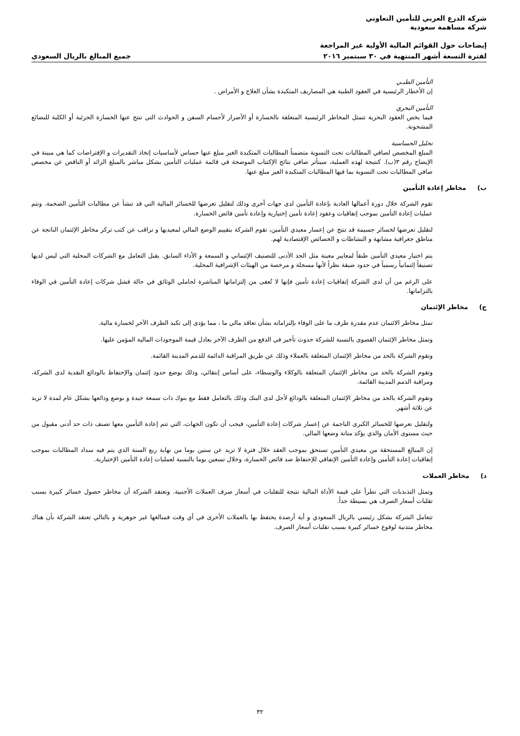شركة الدرع العربي للتأمين التعاوني
شركة مساهمة سعودية
إيضاحات حول القوائم المالية الأولية غير المراجعة
لفترة التسعة أشهر المنتهية في ٣٠ سبتمبر ٢٠١٦
جميع المبالغ بالريال السعودي
التأمين الطبـي
إن الأخطار الرئيسية في العقود الطبية هي المصاريف المتكبدة بشأن العلاج و الأمراض .
التأمين البحري
فيما يخص العقود البحرية تتمثل المخاطر الرئيسية المتعلقة بالخسارة أو الأضرار لأجسام السفن و الحوادث التي تنتج عنها الخسارة الجزئية أو الكلية للبضائع المشحونة.
تحليل الحساسية
المبلغ المخصص لصافي المطالبات تحت التسوية متضمناً المطالبات المتكبدة الغير مبلغ عنها حساس لأساسيات إتخاذ التقديرات و الإفتراضات كما هي مبينة في الإيضاح رقم ٣(ب). كنتيجة لهذه العملية، سيتأثر صافي نتائج الإكتتاب الموضحة في قائمة عمليات التأمين بشكل مباشر بالمبلغ الزائد أو الناقص عن مخصص صافي المطالبات تحت التسوية بما فيها المطالبات المتكبدة الغير مبلغ عنها.
ب) مخاطر إعادة التأمين
تقوم الشركة خلال دورة أعمالها العادية بإعادة التأمين لدى جهات أخرى وذلك لتقليل تعرضها للخسائر المالية التي قد تنشأ عن مطالبات التأمين الضخمة. وتتم عمليات إعادة التأمين بموجب إتفاقيات وعقود إعادة تأمين إختيارية وإعادة تأمين فائض الخسارة.
لتقليل تعرضها لخسائر جسيمة قد تنتج عن إعسار معيدي التأمين، تقوم الشركة بتقييم الوضع المالي لمعيديها و تراقب عن كثب تركز مخاطر الإئتمان الناتجة عن مناطق جغرافية مشابهة و النشاطات و الخصائص الإقتصادية لهم.
يتم اختيار معيدي التأمين طبقاً لمعايير معينة مثل الحد الأدنى للتصنيف الإئتماني و السمعة و الأداء السابق. يقبل التعامل مع الشركات المحلية التي ليس لديها تصنيفاً إئتمانياً رسمياً في حدود ضيقة نظراً لأنها مسجلة و مرخصة من الهيئات الإشرافية المحلية.
على الرغم من أن لدى الشركة إتفاقيات إعادة تأمين فإنها لا تُعفى من إلتزاماتها المباشرة لحاملي الوثائق في حالة فشل شركات إعادة التأمين في الوفاء بالتزاماتها.
ج) مخاطر الإئتمان
تمثل مخاطر الائتمان عدم مقدرة طرف ما على الوفاء بإلتزاماته بشأن تعاقد مالي ما ، مما يؤدى إلى تكبد الطرف الآخر لخسارة مالية.
وتمثل مخاطر الإئتمان القصوى بالنسبة للشركة حدوث تأخير في الدفع من الطرف الآخر يعادل قيمة الموجودات المالية المؤمن عليها.
وتقوم الشركة بالحد من مخاطر الإئتمان المتعلقة بالعملاء وذلك عن طريق المراقبة الدائمة للذمم المدينة القائمة.
وتقوم الشركة بالحد من مخاطر الإئتمان المتعلقة بالوكلاء والوسطاء، على أساس إنتقائي، وذلك بوضع حدود إئتمان والإحتفاظ بالودائع النقدية لدى الشركة، ومراقبة الذمم المدينة القائمة.
وتقوم الشركة بالحد من مخاطر الإئتمان المتعلقة بالودائع لأجل لدى البنك وذلك بالتعامل فقط مع بنوك ذات سمعة جيدة و بوضع ودائعها بشكل عام لمدة لا تزيد عن ثلاثة أشهر.
ولتقليل تعرضها للخسائر الكبرى الناجمة عن إعسار شركات إعادة التأمين، فيجب أن تكون الجهات، التي تتم إعادة التأمين معها تصنف ذات حد أدنى مقبول من حيث مستوى الأمان والذي يؤكد متانة وضعها المالي.
إن المبالغ المستحقة من معيدي التأمين تستحق بموجب العقد خلال فترة لا تزيد عن ستين يوما من نهاية ربع السنة الذي يتم فيه سداد المطالبات بموجب إتفاقيات إعادة التأمين وإعادة التأمين الإتفاقي للإحتفاظ ضد فائض الخسارة، وخلال تسعين يوما بالنسبة لعمليات إعادة التأمين الإختيارية.
د) مخاطر العملات
وتمثل التذبذبات التي تطرأ على قيمة الأداة المالية نتيجة للتقلبات في أسعار صرف العملات الأجنبية. وتعتقد الشركة أن مخاطر حصول خسائر كبيرة بسبب تقلبات أسعار الصرف هي بسيطة جداً.
تتعامل الشركة بشكل رئيسي بالريال السعودي و أية أرصدة يحتفظ بها بالعملات الأخرى في أي وقت فمبالغها غير جوهرية و بالتالي تعتقد الشركة بأن هناك مخاطر متدنية لوقوع خسائر كبيرة بسبب تقلبات أسعار الصرف.
٣٢